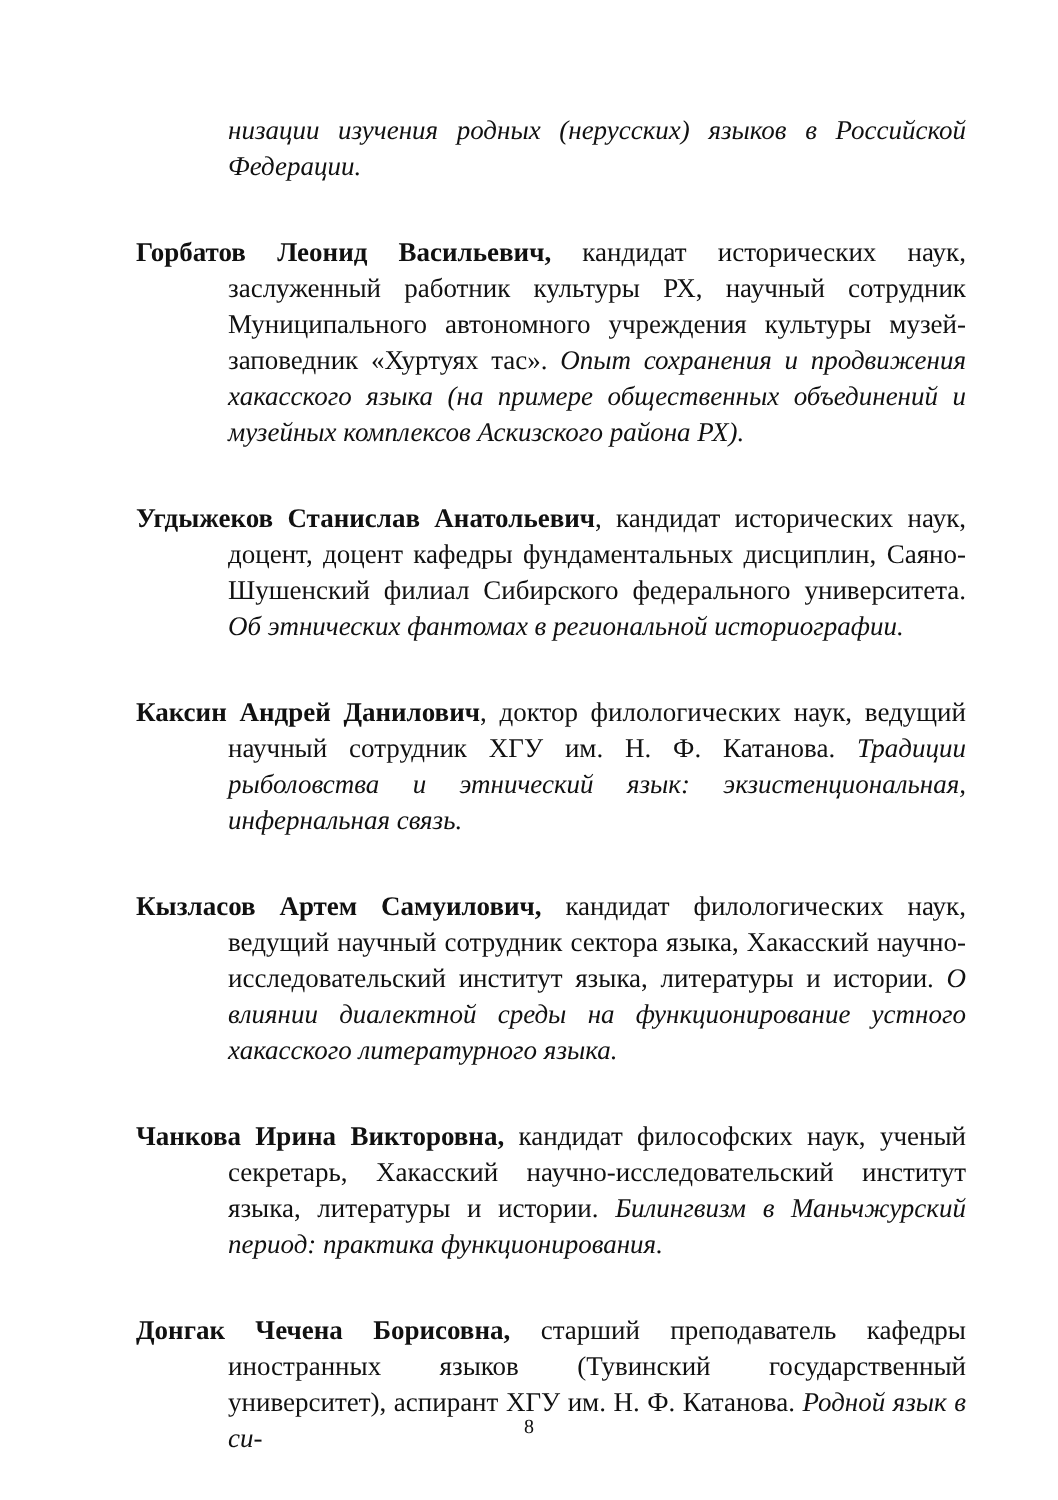низации изучения родных (нерусских) языков в Российской Федерации.
Горбатов Леонид Васильевич, кандидат исторических наук, заслуженный работник культуры РХ, научный сотрудник Муниципального автономного учреждения культуры музей-заповедник «Хуртуях тас». Опыт сохранения и продвижения хакасского языка (на примере общественных объединений и музейных комплексов Аскизского района РХ).
Угдыжеков Станислав Анатольевич, кандидат исторических наук, доцент, доцент кафедры фундаментальных дисциплин, Саяно-Шушенский филиал Сибирского федерального университета. Об этнических фантомах в региональной историографии.
Каксин Андрей Данилович, доктор филологических наук, ведущий научный сотрудник ХГУ им. Н. Ф. Катанова. Традиции рыболовства и этнический язык: экзистенциональная, инфернальная связь.
Кызласов Артем Самуилович, кандидат филологических наук, ведущий научный сотрудник сектора языка, Хакасский научно-исследовательский институт языка, литературы и истории. О влиянии диалектной среды на функционирование устного хакасского литературного языка.
Чанкова Ирина Викторовна, кандидат философских наук, ученый секретарь, Хакасский научно-исследовательский институт языка, литературы и истории. Билингвизм в Маньчжурский период: практика функционирования.
Донгак Чечена Борисовна, старший преподаватель кафедры иностранных языков (Тувинский государственный университет), аспирант ХГУ им. Н. Ф. Катанова. Родной язык в си-
8